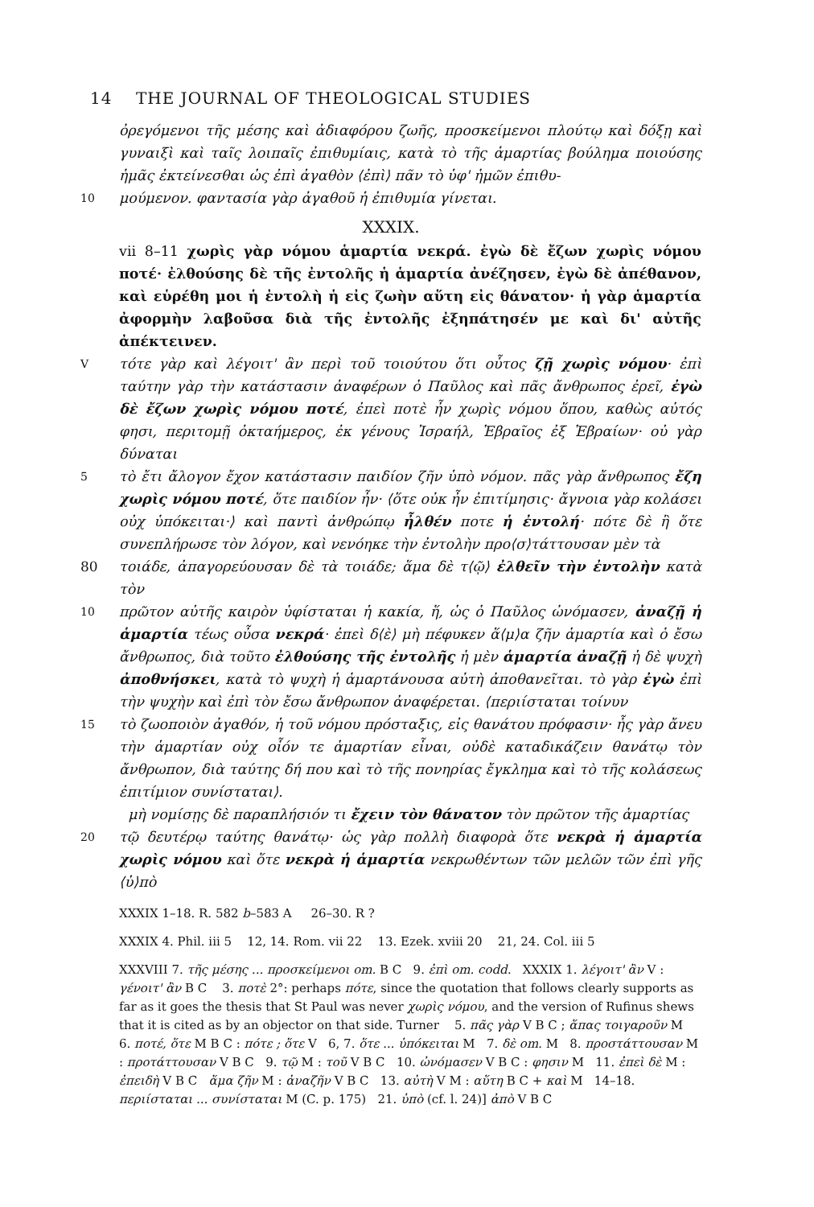14 THE JOURNAL OF THEOLOGICAL STUDIES
ὀρεγόμενοι τῆς μέσης καὶ ἀδιαφόρου ζωῆς, προσκείμενοι πλούτῳ καὶ δόξῃ καὶ γυναιξὶ καὶ ταῖς λοιπαῖς ἐπιθυμίαις, κατὰ τὸ τῆς ἁμαρτίας βούλημα ποιούσης ἡμᾶς ἐκτείνεσθαι ὡς ἐπὶ ἀγαθὸν ⟨ἐπὶ⟩ πᾶν τὸ ὑφ' ἡμῶν ἐπιθυ-
10 μούμενον. φαντασία γὰρ ἀγαθοῦ ἡ ἐπιθυμία γίνεται.
XXXIX.
vii 8–11 χωρὶς γὰρ νόμου ἁμαρτία νεκρά. ἐγὼ δὲ ἔζων χωρὶς νόμου ποτέ· ἐλθούσης δὲ τῆς ἐντολῆς ἡ ἁμαρτία ἀνέζησεν, ἐγὼ δὲ ἀπέθανον, καὶ εὑρέθη μοι ἡ ἐντολὴ ἡ εἰς ζωὴν αὕτη εἰς θάνατον· ἡ γὰρ ἁμαρτία ἀφορμὴν λαβοῦσα διὰ τῆς ἐντολῆς ἐξηπάτησέν με καὶ δι' αὐτῆς ἀπέκτεινεν.
Vτότε γὰρ καὶ λέγοιτ' ἂν περὶ τοῦ τοιούτου ὅτι οὗτος ζῇ χωρὶς νόμου· ἐπὶ ταύτην γὰρ τὴν κατάστασιν ἀναφέρων ὁ Παῦλος καὶ πᾶς ἄνθρωπος ἐρεῖ, ἐγὼ δὲ ἔζων χωρὶς νόμου ποτέ, ἐπεὶ ποτὲ ἦν χωρὶς νόμου ὅπου, καθὼς αὐτός φησι, περιτομῇ ὀκταήμερος, ἐκ γένους Ἰσραήλ, Ἑβραῖος ἐξ Ἑβραίων· οὐ γὰρ δύναται
5 τὸ ἔτι ἄλογον ἔχον κατάστασιν παιδίον ζῆν ὑπὸ νόμον. πᾶς γὰρ ἄνθρωπος ἔζη χωρὶς νόμου ποτέ, ὅτε παιδίον ἦν· ⟨ὅτε οὐκ ἦν ἐπιτίμησις· ἄγνοια γὰρ κολάσει οὐχ ὑπόκειται·⟩ καὶ παντὶ ἀνθρώπῳ ἦλθέν ποτε ἡ ἐντολή· πότε δὲ ἢ ὅτε συνεπλήρωσε τὸν λόγον, καὶ νενόηκε τὴν ἐντολὴν προ⟨σ⟩τάττουσαν μὲν τὰ
80 τοιάδε, ἀπαγορεύουσαν δὲ τὰ τοιάδε; ἅμα δὲ τ⟨ῷ⟩ ἐλθεῖν τὴν ἐντολὴν κατὰ τὸν
10 πρῶτον αὐτῆς καιρὸν ὑφίσταται ἡ κακία, ἥ, ὡς ὁ Παῦλος ὠνόμασεν, ἀναζῇ ἡ ἁμαρτία τέως οὖσα νεκρά· ἐπεὶ δ⟨ὲ⟩ μὴ πέφυκεν ἅ⟨μ⟩α ζῆν ἁμαρτία καὶ ὁ ἔσω ἄνθρωπος, διὰ τοῦτο ἐλθούσης τῆς ἐντολῆς ἡ μὲν ἁμαρτία ἀναζῇ ἡ δὲ ψυχὴ ἀποθνήσκει, κατὰ τὸ ψυχὴ ἡ ἁμαρτάνουσα αὐτὴ ἀποθανεῖται. τὸ γὰρ ἐγὼ ἐπὶ τὴν ψυχὴν καὶ ἐπὶ τὸν ἔσω ἄνθρωπον ἀναφέρεται. ⟨περιίσταται τοίνυν
15 τὸ ζωοποιὸν ἀγαθόν, ἡ τοῦ νόμου πρόσταξις, εἰς θανάτου πρόφασιν· ἧς γὰρ ἄνευ τὴν ἁμαρτίαν οὐχ οἷόν τε ἁμαρτίαν εἶναι, οὐδὲ καταδικάζειν θανάτῳ τὸν ἄνθρωπον, διὰ ταύτης δή που καὶ τὸ τῆς πονηρίας ἔγκλημα καὶ τὸ τῆς κολάσεως ἐπιτίμιον συνίσταται⟩.
μὴ νομίσῃς δὲ παραπλήσιόν τι ἔχειν τὸν θάνατον τὸν πρῶτον τῆς ἁμαρτίας
20 τῷ δευτέρῳ ταύτης θανάτῳ· ὡς γὰρ πολλὴ διαφορὰ ὅτε νεκρὰ ἡ ἁμαρτία χωρὶς νόμου καὶ ὅτε νεκρὰ ἡ ἁμαρτία νεκρωθέντων τῶν μελῶν τῶν ἐπὶ γῆς ⟨ὑ⟩πὸ
XXXIX 1–18. R. 582 b–583 A 26–30. R ?
XXXIX 4. Phil. iii 5 12, 14. Rom. vii 22 13. Ezek. xviii 20 21, 24. Col. iii 5
XXXVIII 7. τῆς μέσης ... προσκείμενοι om. B C 9. ἐπὶ om. codd. XXXIX 1. λέγοιτ' ἂν V : γένοιτ' ἂν B C 3. ποτὲ 2°: perhaps πότε, since the quotation that follows clearly supports as far as it goes the thesis that St Paul was never χωρὶς νόμου, and the version of Rufinus shews that it is cited as by an objector on that side. Turner 5. πᾶς γὰρ V B C ; ἅπας τοιγαροῦν M 6. ποτέ, ὅτε M B C : πότε ; ὅτε V 6, 7. ὅτε ... ὑπόκειται M 7. δὲ om. M 8. προστάττουσαν M : προτάττουσαν V B C 9. τῷ M : τοῦ V B C 10. ὠνόμασεν V B C : φησιν M 11. ἐπεὶ δὲ M : ἐπειδὴ V B C ἅμα ζῆν M : ἀναζῆν V B C 13. αὐτὴ V M : αὕτη B C + καὶ M 14–18. περιίσταται ... συνίσταται M (C. p. 175) 21. ὑπὸ (cf. l. 24)] ἀπὸ V B C